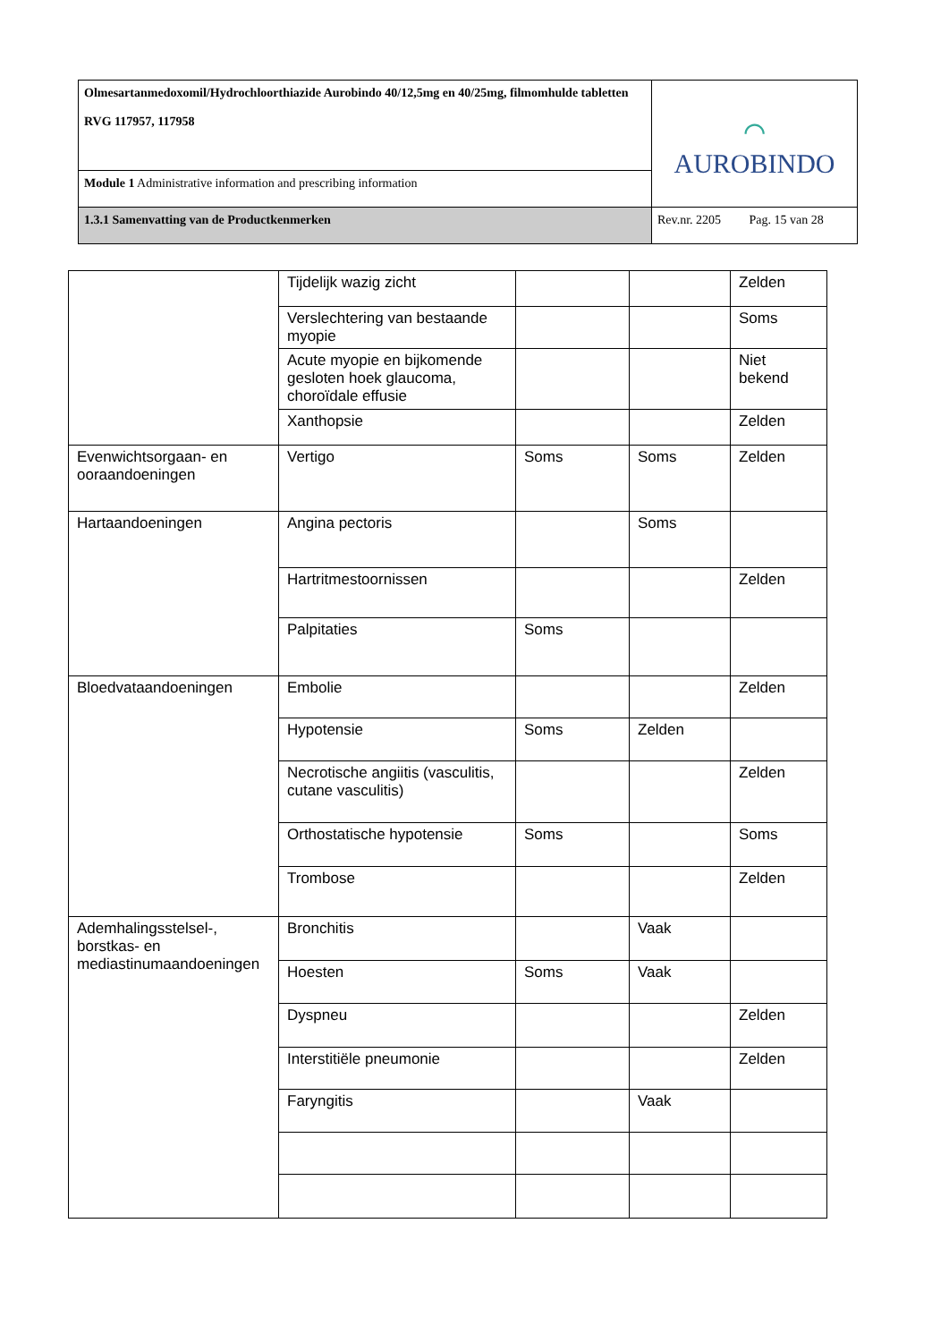| Olmesartanmedoxomil/Hydrochloorthiazide Aurobindo 40/12,5mg en 40/25mg, filmomhulde tabletten RVG 117957, 117958 | ⌒ AUROBINDO |
| Module 1 Administrative information and prescribing information | |
| 1.3.1 Samenvatting van de Productkenmerken | Rev.nr. 2205 Pag. 15 van 28 |
| | Tijdelijk wazig zicht | | | Zelden |
| | Verslechtering van bestaande myopie | | | Soms |
| | Acute myopie en bijkomende gesloten hoek glaucoma, choroïdale effusie | | | Niet bekend |
| | Xanthopsie | | | Zelden |
| Evenwichtsorgaan- en ooraandoeningen | Vertigo | Soms | Soms | Zelden |
| Hartaandoeningen | Angina pectoris | | Soms | |
| | Hartritmestoornissen | | | Zelden |
| | Palpitaties | Soms | | |
| Bloedvataandoeningen | Embolie | | | Zelden |
| | Hypotensie | Soms | Zelden | |
| | Necrotische angiitis (vasculitis, cutane vasculitis) | | | Zelden |
| | Orthostatische hypotensie | Soms | | Soms |
| | Trombose | | | Zelden |
| Ademhalingsstelsel-, borstkas- en mediastinumaandoeningen | Bronchitis | | Vaak | |
| | Hoesten | Soms | Vaak | |
| | Dyspneu | | | Zelden |
| | Interstitiële pneumonie | | | Zelden |
| | Faryngitis | | Vaak | |